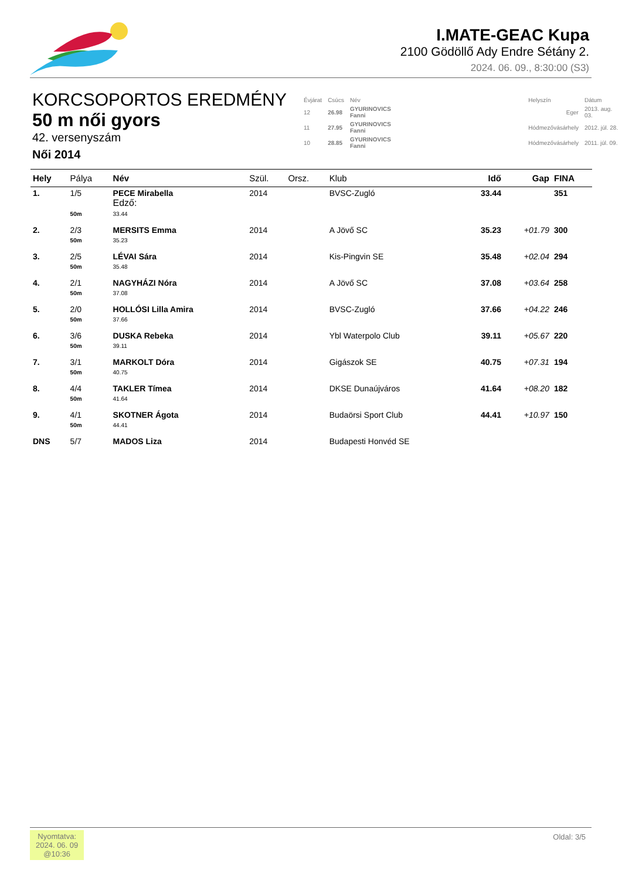I.MATE-GEAC Kupa
2100 Gödöllő Ady Endre Sétány 2.
2024. 06. 09., 8:30:00 (S3)
KORCSOPORTOS EREDMÉNY
50 m női gyors
42. versenyszám
Női 2014
| Évjárat | Csúcs | Név | | Helyszín | Dátum |
| 12 | 26.98 | GYURINOVICS Fanni | | Eger | 2013. aug. 03. |
| 11 | 27.95 | GYURINOVICS Fanni | | Hódmezővásárhely | 2012. júl. 28. |
| 10 | 28.85 | GYURINOVICS Fanni | | Hódmezővásárhely | 2011. júl. 09. |
| Hely | Pálya | Név | Szül. | Orsz. | Klub | Idő | Gap | FINA |
| --- | --- | --- | --- | --- | --- | --- | --- | --- |
| 1. | 1/5 | PECE Mirabella Edző: | 2014 | | BVSC-Zugló | 33.44 | | 351 |
| | 50m | 33.44 | | | | | | |
| 2. | 2/3 | MERSITS Emma | 2014 | | A Jövő SC | 35.23 | +01.79 | 300 |
| | 50m | 35.23 | | | | | | |
| 3. | 2/5 | LÉVAI Sára | 2014 | | Kis-Pingvin SE | 35.48 | +02.04 | 294 |
| | 50m | 35.48 | | | | | | |
| 4. | 2/1 | NAGYHÁZI Nóra | 2014 | | A Jövő SC | 37.08 | +03.64 | 258 |
| | 50m | 37.08 | | | | | | |
| 5. | 2/0 | HOLLÓSI Lilla Amira | 2014 | | BVSC-Zugló | 37.66 | +04.22 | 246 |
| | 50m | 37.66 | | | | | | |
| 6. | 3/6 | DUSKA Rebeka | 2014 | | Ybl Waterpolo Club | 39.11 | +05.67 | 220 |
| | 50m | 39.11 | | | | | | |
| 7. | 3/1 | MARKOLT Dóra | 2014 | | Gigászok SE | 40.75 | +07.31 | 194 |
| | 50m | 40.75 | | | | | | |
| 8. | 4/4 | TAKLER Tímea | 2014 | | DKSE Dunaújváros | 41.64 | +08.20 | 182 |
| | 50m | 41.64 | | | | | | |
| 9. | 4/1 | SKOTNER Ágota | 2014 | | Budaörsi Sport Club | 44.41 | +10.97 | 150 |
| | 50m | 44.41 | | | | | | |
| DNS | 5/7 | MADOS Liza | 2014 | | Budapesti Honvéd SE | | | |
Nyomtatva:
2024. 06. 09
@10:36
Oldal: 3/5